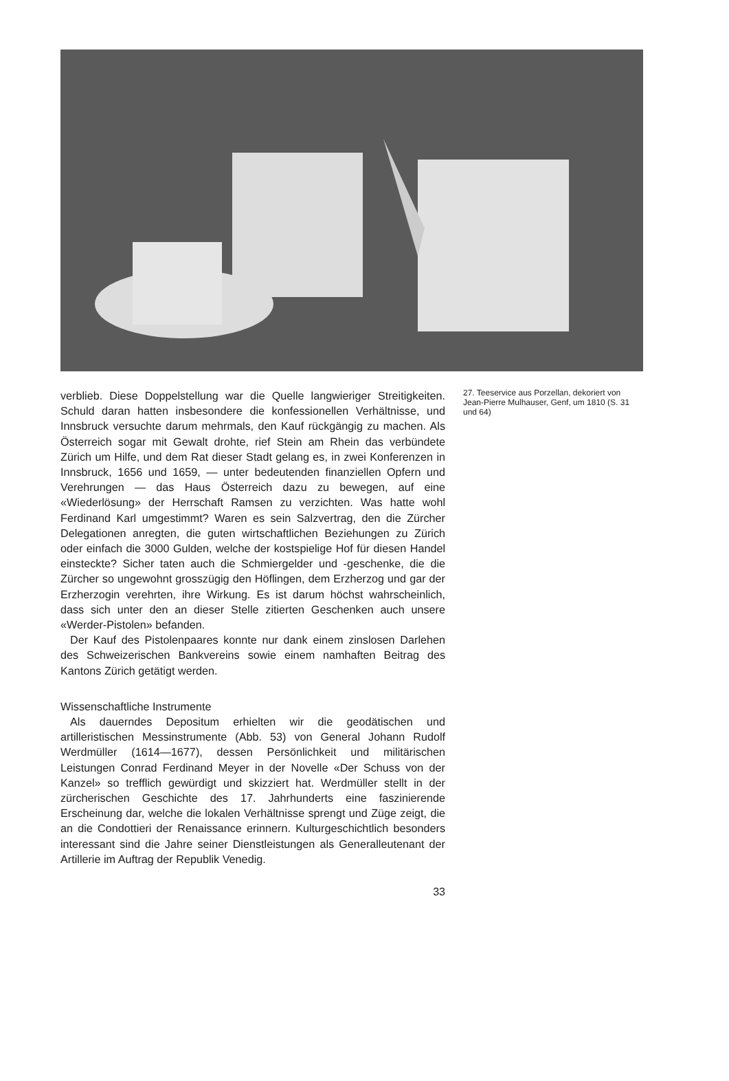verblieb. Diese Doppelstellung war die Quelle langwieriger Streitigkeiten. Schuld daran hatten insbesondere die konfessionellen Verhältnisse, und Innsbruck versuchte darum mehrmals, den Kauf rückgängig zu machen. Als Österreich sogar mit Gewalt drohte, rief Stein am Rhein das verbündete Zürich um Hilfe, und dem Rat dieser Stadt gelang es, in zwei Konferenzen in Innsbruck, 1656 und 1659, — unter bedeutenden finanziellen Opfern und Verehrungen — das Haus Österreich dazu zu bewegen, auf eine «Wiederlösung» der Herrschaft Ramsen zu verzichten. Was hatte wohl Ferdinand Karl umgestimmt? Waren es sein Salzvertrag, den die Zürcher Delegationen anregten, die guten wirtschaftlichen Beziehungen zu Zürich oder einfach die 3000 Gulden, welche der kostspielige Hof für diesen Handel einsteckte? Sicher taten auch die Schmiergelder und -geschenke, die die Zürcher so ungewohnt grosszügig den Höflingen, dem Erzherzog und gar der Erzherzogin verehrten, ihre Wirkung. Es ist darum höchst wahrscheinlich, dass sich unter den an dieser Stelle zitierten Geschenken auch unsere «Werder-Pistolen» befanden.
Der Kauf des Pistolenpaares konnte nur dank einem zinslosen Darlehen des Schweizerischen Bankvereins sowie einem namhaften Beitrag des Kantons Zürich getätigt werden.
Wissenschaftliche Instrumente
Als dauerndes Depositum erhielten wir die geodätischen und artilleristischen Messinstrumente (Abb. 53) von General Johann Rudolf Werdmüller (1614—1677), dessen Persönlichkeit und militärischen Leistungen Conrad Ferdinand Meyer in der Novelle «Der Schuss von der Kanzel» so trefflich gewürdigt und skizziert hat. Werdmüller stellt in der zürcherischen Geschichte des 17. Jahrhunderts eine faszinierende Erscheinung dar, welche die lokalen Verhältnisse sprengt und Züge zeigt, die an die Condottieri der Renaissance erinnern. Kulturgeschichtlich besonders interessant sind die Jahre seiner Dienstleistungen als Generalleutenant der Artillerie im Auftrag der Republik Venedig.
27. Teeservice aus Porzellan, dekoriert von Jean-Pierre Mulhauser, Genf, um 1810 (S. 31 und 64)
33